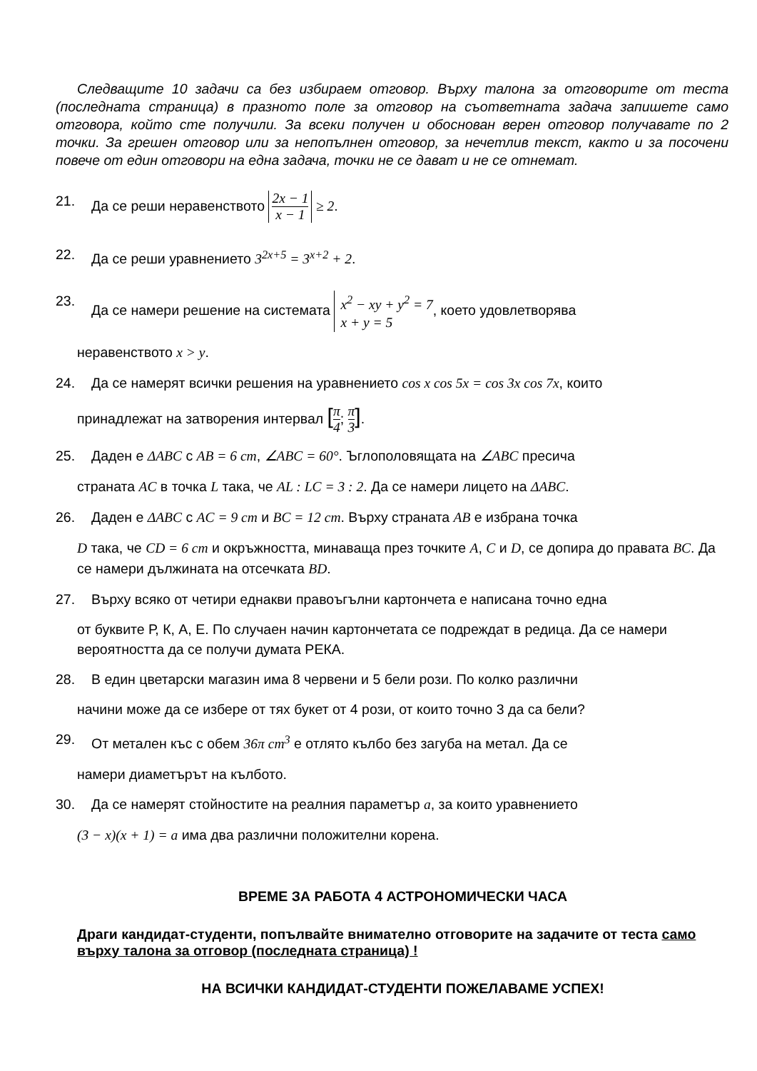Следващите 10 задачи са без избираем отговор. Върху талона за отговорите от теста (последната страница) в празното поле за отговор на съответната задача запишете само отговора, който сте получили. За всеки получен и обоснован верен отговор получавате по 2 точки. За грешен отговор или за непопълнен отговор, за нечетлив текст, както и за посочени повече от един отговори на една задача, точки не се дават и не се отнемат.
21. Да се реши неравенството 2x − 1 x − 1 ≥ 2.
22. Да се реши уравнението 3<sup>2x+5</sup> = 3<sup>x+2</sup> + 2.
23. Да се намери решение на системата x<sup>2</sup> − xy + y<sup>2</sup> = 7
x + y = 5, което удовлетворява
неравенството x > y.
24. Да се намерят всички решения на уравнението cos x cos 5x = cos 3x cos 7x, които
принадлежат на затворения интервал [π 4; π 3].
25. Даден е ΔABC с AB = 6 cm, ∠ABC = 60°. Ъглополовящата на ∠ABC пресича
страната AC в точка L така, че AL : LC = 3 : 2. Да се намери лицето на ΔABC.
26. Даден е ΔABC с AC = 9 cm и BC = 12 cm. Върху страната AB е избрана точка
D така, че CD = 6 cm и окръжността, минаваща през точките A, C и D, се допира до правата BC. Да се намери дължината на отсечката BD.
27. Върху всяко от четири еднакви правоъгълни картончета е написана точно една
от буквите Р, К, А, Е. По случаен начин картончетата се подреждат в редица. Да се намери вероятността да се получи думата РЕКА.
28. В един цветарски магазин има 8 червени и 5 бели рози. По колко различни
начини може да се избере от тях букет от 4 рози, от които точно 3 да са бели?
29. От метален къс с обем 36π cm<sup>3</sup> е отлято кълбо без загуба на метал. Да се
намери диаметърът на кълбото.
30. Да се намерят стойностите на реалния параметър a, за които уравнението
(3 − x)(x + 1) = a има два различни положителни корена.
ВРЕМЕ ЗА РАБОТА 4 АСТРОНОМИЧЕСКИ ЧАСА
Драги кандидат-студенти, попълвайте внимателно отговорите на задачите от теста само върху талона за отговор (последната страница) !
НА ВСИЧКИ КАНДИДАТ-СТУДЕНТИ ПОЖЕЛАВАМЕ УСПЕХ!